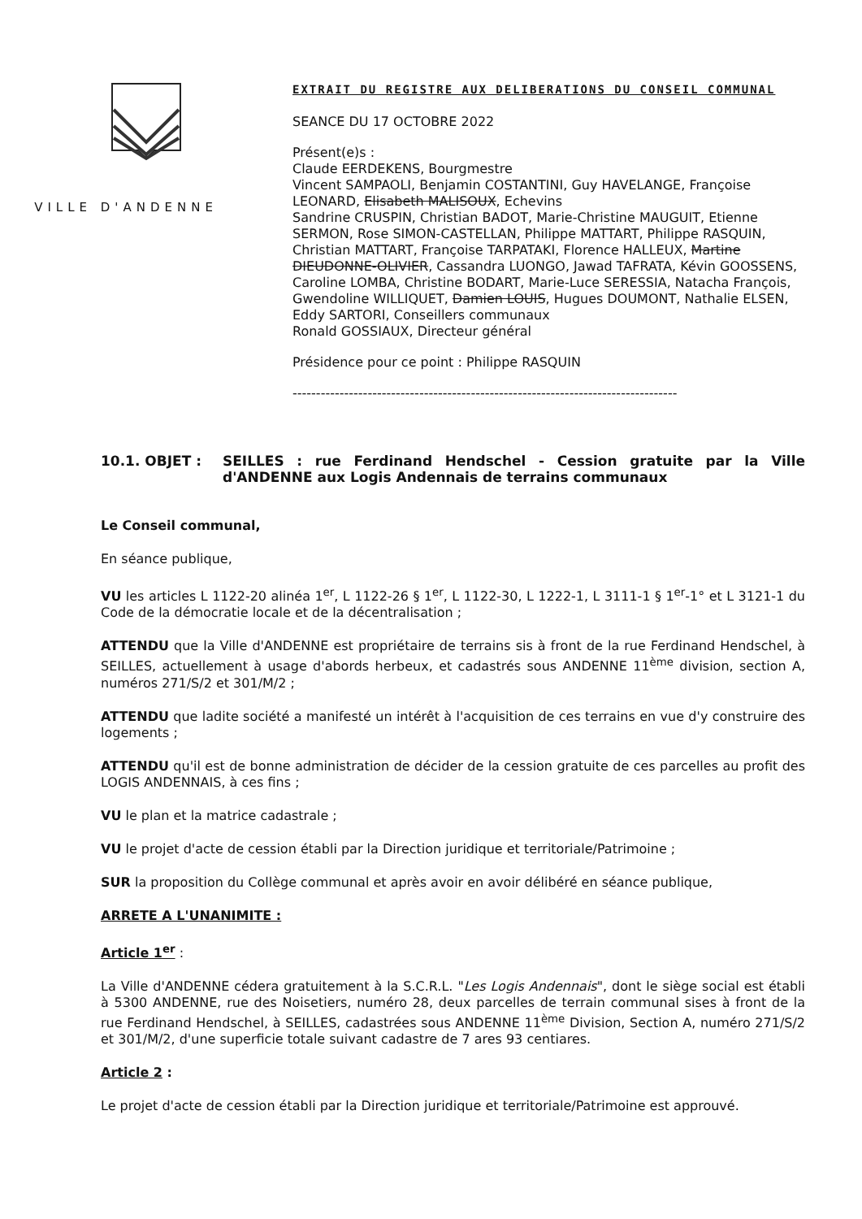VILLE D'ANDENNE
EXTRAIT DU REGISTRE AUX DELIBERATIONS DU CONSEIL COMMUNAL
SEANCE DU 17 OCTOBRE 2022
Présent(e)s :
Claude EERDEKENS, Bourgmestre
Vincent SAMPAOLI, Benjamin COSTANTINI, Guy HAVELANGE, Françoise LEONARD, Elisabeth MALISOUX, Echevins
Sandrine CRUSPIN, Christian BADOT, Marie-Christine MAUGUIT, Etienne SERMON, Rose SIMON-CASTELLAN, Philippe MATTART, Philippe RASQUIN, Christian MATTART, Françoise TARPATAKI, Florence HALLEUX, Martine DIEUDONNE-OLIVIER, Cassandra LUONGO, Jawad TAFRATA, Kévin GOOSSENS, Caroline LOMBA, Christine BODART, Marie-Luce SERESSIA, Natacha François, Gwendoline WILLIQUET, Damien LOUIS, Hugues DOUMONT, Nathalie ELSEN, Eddy SARTORI, Conseillers communaux
Ronald GOSSIAUX, Directeur général
Présidence pour ce point : Philippe RASQUIN
----------------------------------------------------------------------------------
10.1. OBJET : SEILLES : rue Ferdinand Hendschel - Cession gratuite par la Ville d'ANDENNE aux Logis Andennais de terrains communaux
Le Conseil communal,
En séance publique,
VU les articles L 1122-20 alinéa 1<sup>er</sup>, L 1122-26 § 1<sup>er</sup>, L 1122-30, L 1222-1, L 3111-1 § 1<sup>er</sup>-1° et L 3121-1 du Code de la démocratie locale et de la décentralisation ;
ATTENDU que la Ville d'ANDENNE est propriétaire de terrains sis à front de la rue Ferdinand Hendschel, à SEILLES, actuellement à usage d'abords herbeux, et cadastrés sous ANDENNE 11<sup>ème</sup> division, section A, numéros 271/S/2 et 301/M/2 ;
ATTENDU que ladite société a manifesté un intérêt à l'acquisition de ces terrains en vue d'y construire des logements ;
ATTENDU qu'il est de bonne administration de décider de la cession gratuite de ces parcelles au profit des LOGIS ANDENNAIS, à ces fins ;
VU le plan et la matrice cadastrale ;
VU le projet d'acte de cession établi par la Direction juridique et territoriale/Patrimoine ;
SUR la proposition du Collège communal et après avoir en avoir délibéré en séance publique,
ARRETE A L'UNANIMITE :
Article 1<sup>er</sup> :
La Ville d'ANDENNE cédera gratuitement à la S.C.R.L. "Les Logis Andennais", dont le siège social est établi à 5300 ANDENNE, rue des Noisetiers, numéro 28, deux parcelles de terrain communal sises à front de la rue Ferdinand Hendschel, à SEILLES, cadastrées sous ANDENNE 11<sup>ème</sup> Division, Section A, numéro 271/S/2 et 301/M/2, d'une superficie totale suivant cadastre de 7 ares 93 centiares.
Article 2 :
Le projet d'acte de cession établi par la Direction juridique et territoriale/Patrimoine est approuvé.